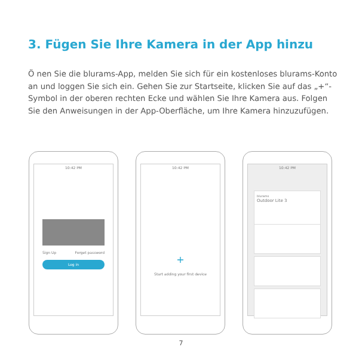3. Fügen Sie Ihre Kamera in der App hinzu
Ö nen Sie die blurams-App, melden Sie sich für ein kostenloses blurams-Konto an und loggen Sie sich ein. Gehen Sie zur Startseite, klicken Sie auf das „+“-Symbol in der oberen rechten Ecke und wählen Sie Ihre Kamera aus. Folgen Sie den Anweisungen in der App-Oberfläche, um Ihre Kamera hinzuzufügen.
10:42 PM
Sign Up Forget password
Log in
10:42 PM
+
Start adding your first device
10:42 PM
blurams
Outdoor Lite 3
7